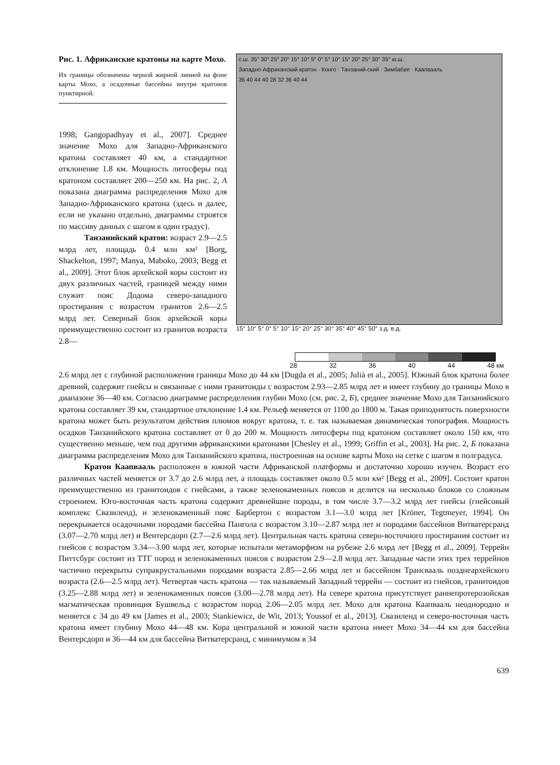Рис. 1. Африканские кратоны на карте Мохо.
Их границы обозначены черной жирной линией на фоне карты Мохо, а осадочные бассейны внутри кратонов пунктирной.
1998; Gangopadhyay et al., 2007]. Среднее значение Мохо для Западно-Африканского кратона составляет 40 км, а стандартное отклонение 1.8 км. Мощность литосферы под кратоном составляет 200—250 км. На рис. 2, А показана диаграмма распределения Мохо для Западно-Африканского кратона (здесь и далее, если не указано отдельно, диаграммы строятся по массиву данных с шагом в один градус).
Танзанийский кратон: возраст 2.9—2.5 млрд лет, площадь 0.4 млн км² [Borg, Shackelton, 1997; Manya, Maboko, 2003; Begg et al., 2009]. Этот блок архейской коры состоит из двух различных частей, границей между ними служит пояс Додома северо-западного простирания с возрастом гранитов 2.6—2.5 млрд лет. Северный блок архейской коры преимущественно состоит из гранитов возраста 2.8—
с.ш. 35° 30° 25° 20° 15° 10° 5° 0° 5° 10° 15° 20° 25° 30° 35° ю.ш.
Западно-Африканский кратон · Конго · Танзаний-ский · Зимбабве · Каапвааль
36 40 44 40 28 32 36 40 44
15° 10° 5° 0° 5° 10° 15° 20° 25° 30° 35° 40° 45° 50° з.д. в.д.
28 32 36 40 44 48 км
2.6 млрд лет с глубиной расположения границы Мохо до 44 км [Dugda et al., 2005; Julià et al., 2005]. Южный блок кратона более древний, содержит гнейсы и связанные с ними гранитоиды с возрастом 2.93—2.85 млрд лет и имеет глубину до границы Мохо в диапазоне 36—40 км. Согласно диаграмме распределения глубин Мохо (см. рис. 2, Б), среднее значение Мохо для Танзанийского кратона составляет 39 км, стандартное отклонение 1.4 км. Рельеф меняется от 1100 до 1800 м. Такая приподнятость поверхности кратона может быть результатом действия плюмов вокруг кратона, т. е. так называемая динамическая топография. Мощность осадков Танзанийского кратона составляет от 0 до 200 м. Мощность литосферы под кратоном составляет около 150 км, что существенно меньше, чем под другими африканскими кратонами [Chesley et al., 1999; Griffin et al., 2003]. На рис. 2, Б показана диаграмма распределения Мохо для Танзанийского кратона, построенная на основе карты Мохо на сетке с шагом в полградуса.
Кратон Каапвааль расположен в южной части Африканской платформы и достаточно хорошо изучен. Возраст его различных частей меняется от 3.7 до 2.6 млрд лет, а площадь составляет около 0.5 млн км² [Begg et al., 2009]. Состоит кратон преимущественно из гранитоидов с гнейсами, а также зеленокаменных поясов и делится на несколько блоков со сложным строением. Юго-восточная часть кратона содержит древнейшие породы, в том числе 3.7—3.2 млрд лет гнейсы (гнейсовый комплекс Свазиленд), и зеленокаменный пояс Барбертон с возрастом 3.1—3.0 млрд лет [Kröner, Tegtmeyer, 1994]. Он перекрывается осадочными породами бассейна Пангола с возрастом 3.10—2.87 млрд лет и породами бассейнов Витватерсранд (3.07—2.70 млрд лет) и Вентерсдорп (2.7—2.6 млрд лет). Центральная часть кратона северо-восточного простирания состоит из гнейсов с возрастом 3.34—3.00 млрд лет, которые испытали метаморфизм на рубеже 2.6 млрд лет [Begg et al., 2009]. Террейн Питтсбург состоит из ТТГ пород и зеленокаменных поясов с возрастом 2.9—2.8 млрд лет. Западные части этих трех террейнов частично перекрыты супракрустальными породами возраста 2.85—2.66 млрд лет и бассейном Трансвааль позднеархейского возраста (2.6—2.5 млрд лет). Четвертая часть кратона — так называемый Западный террейн — состоит из гнейсов, гранитоидов (3.25—2.88 млрд лет) и зеленокаменных поясов (3.00—2.78 млрд лет). На севере кратона присутствует раннепротерозойская магматическая провинция Бушвельд с возрастом пород 2.06—2.05 млрд лет. Мохо для кратона Каапвааль неоднородно и меняется с 34 до 49 км [James et al., 2003; Stankiewicz, de Wit, 2013; Youssof et al., 2013]. Свазиленд и северо-восточная часть кратона имеет глубину Мохо 44—48 км. Кора центральной и южной части кратона имеет Мохо 34—44 км для бассейна Вентерсдорп и 36—44 км для бассейна Витватерсранд, с минимумом в 34
639